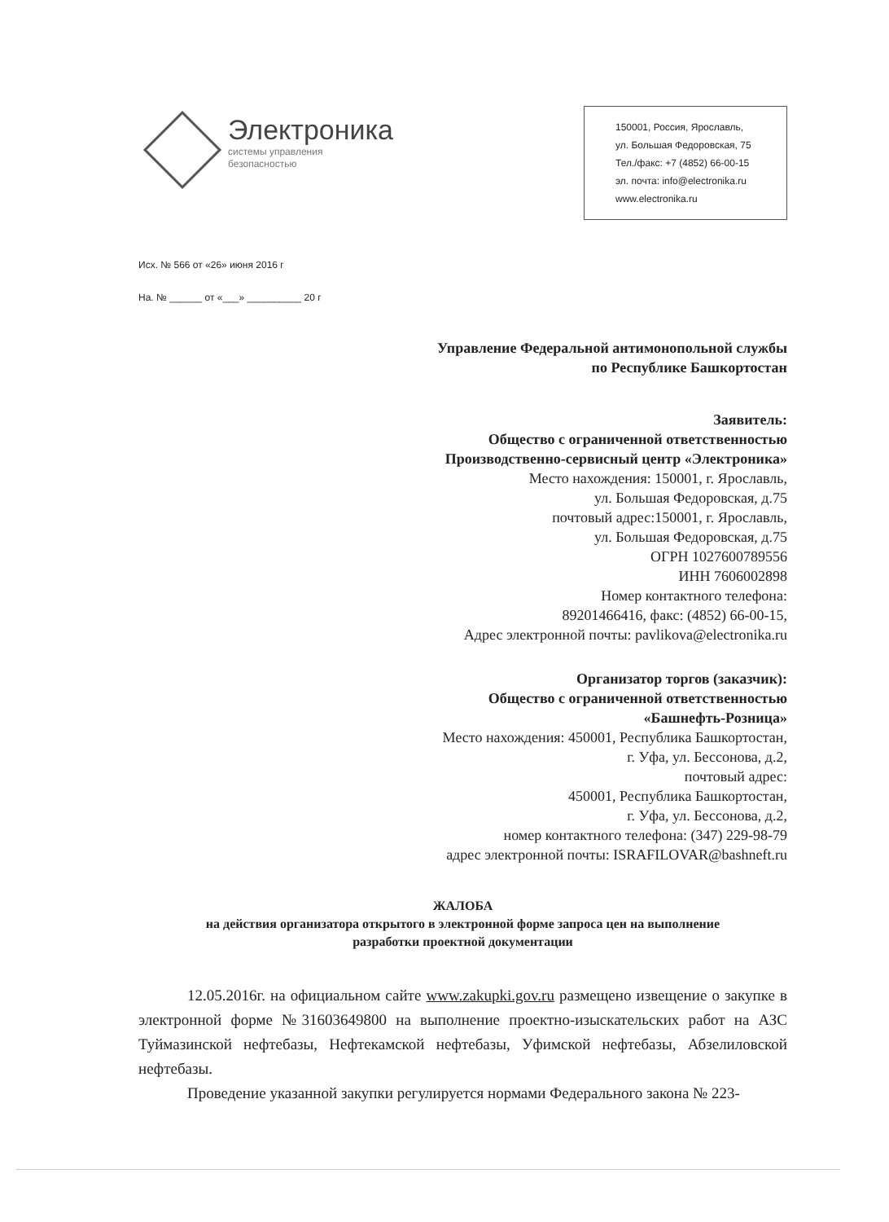Электроника
системы управления
безопасностью
150001, Россия, Ярославль,
ул. Большая Федоровская, 75
Тел./факс: +7 (4852) 66-00-15
эл. почта: info@electronika.ru
www.electronika.ru
Исх. № 566 от «26» июня 2016 г
На. № ______ от «___» __________ 20 г
Управление Федеральной антимонопольной службы
по Республике Башкортостан
Заявитель:
Общество с ограниченной ответственностью
Производственно-сервисный центр «Электроника»
Место нахождения: 150001, г. Ярославль,
ул. Большая Федоровская, д.75
почтовый адрес:150001, г. Ярославль,
ул. Большая Федоровская, д.75
ОГРН 1027600789556
ИНН 7606002898
Номер контактного телефона:
89201466416, факс: (4852) 66-00-15,
Адрес электронной почты: pavlikova@electronika.ru
Организатор торгов (заказчик):
Общество с ограниченной ответственностью
«Башнефть-Розница»
Место нахождения: 450001, Республика Башкортостан,
г. Уфа, ул. Бессонова, д.2,
почтовый адрес:
450001, Республика Башкортостан,
г. Уфа, ул. Бессонова, д.2,
номер контактного телефона: (347) 229-98-79
адрес электронной почты: ISRAFILOVAR@bashneft.ru
ЖАЛОБА
на действия организатора открытого в электронной форме запроса цен на выполнение
разработки проектной документации
12.05.2016г. на официальном сайте www.zakupki.gov.ru размещено извещение о закупке в электронной форме №31603649800 на выполнение проектно-изыскательских работ на АЗС Туймазинской нефтебазы, Нефтекамской нефтебазы, Уфимской нефтебазы, Абзелиловской нефтебазы.
Проведение указанной закупки регулируется нормами Федерального закона № 223-